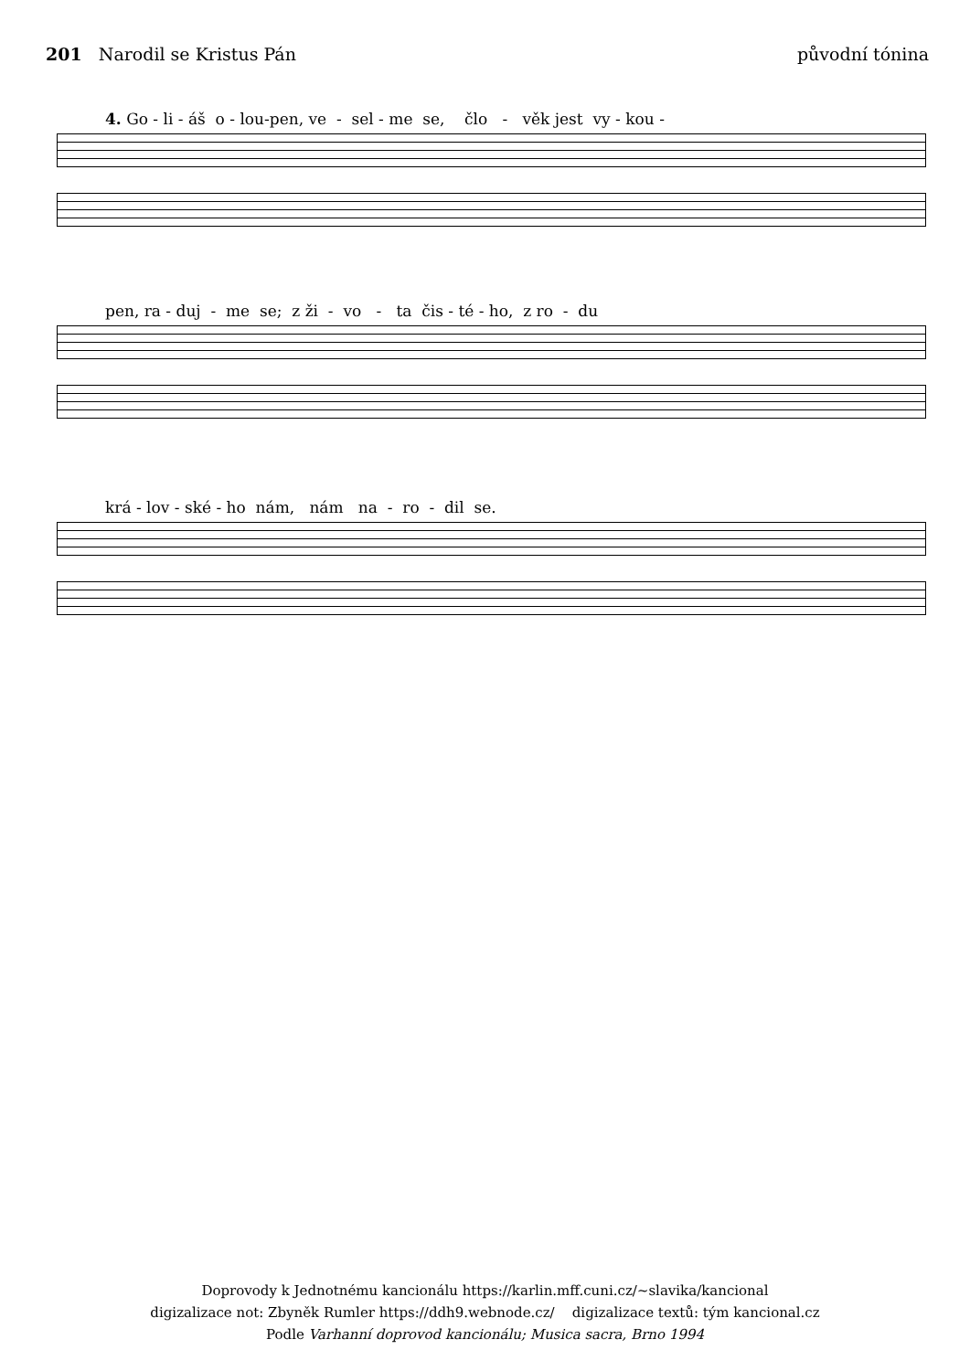201 Narodil se Kristus Pán původní tónina
4. Go - li - áš o - lou-pen, ve - sel - me se, člo - věk jest vy - kou -
pen, ra - duj - me se; z ži - vo - ta čis - té - ho, z ro - du
krá - lov - ské - ho nám, nám na - ro - dil se.
Doprovody k Jednotnému kancionálu https://karlin.mff.cuni.cz/~slavika/kancional
digizalizace not: Zbyněk Rumler https://ddh9.webnode.cz/ digizalizace textů: tým kancional.cz
Podle Varhanní doprovod kancionálu; Musica sacra, Brno 1994